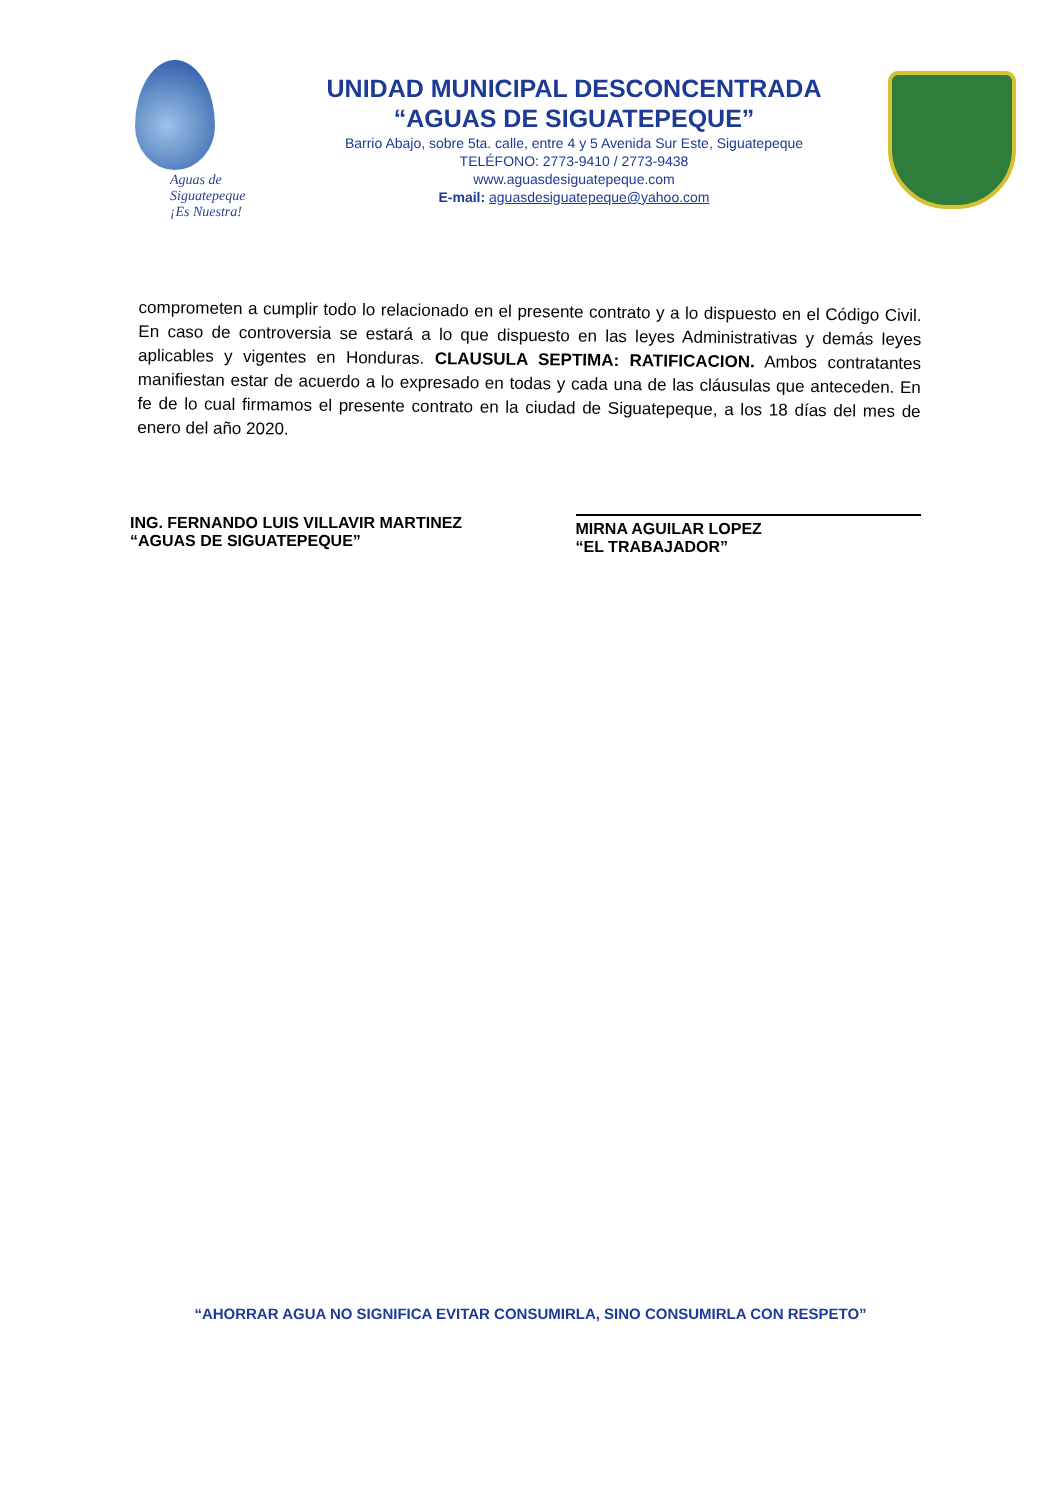Aguas de Siguatepeque ¡Es Nuestra!
UNIDAD MUNICIPAL DESCONCENTRADA
“AGUAS DE SIGUATEPEQUE”
Barrio Abajo, sobre 5ta. calle, entre 4 y 5 Avenida Sur Este, Siguatepeque
TELÉFONO: 2773-9410 / 2773-9438
www.aguasdesiguatepeque.com
E-mail: aguasdesiguatepeque@yahoo.com
comprometen a cumplir todo lo relacionado en el presente contrato y a lo dispuesto en el Código Civil. En caso de controversia se estará a lo que dispuesto en las leyes Administrativas y demás leyes aplicables y vigentes en Honduras. CLAUSULA SEPTIMA: RATIFICACION. Ambos contratantes manifiestan estar de acuerdo a lo expresado en todas y cada una de las cláusulas que anteceden. En fe de lo cual firmamos el presente contrato en la ciudad de Siguatepeque, a los 18 días del mes de enero del año 2020.
ING. FERNANDO LUIS VILLAVIR MARTINEZ
“AGUAS DE SIGUATEPEQUE”
MIRNA AGUILAR LOPEZ
“EL TRABAJADOR”
“AHORRAR AGUA NO SIGNIFICA EVITAR CONSUMIRLA, SINO CONSUMIRLA CON RESPETO”